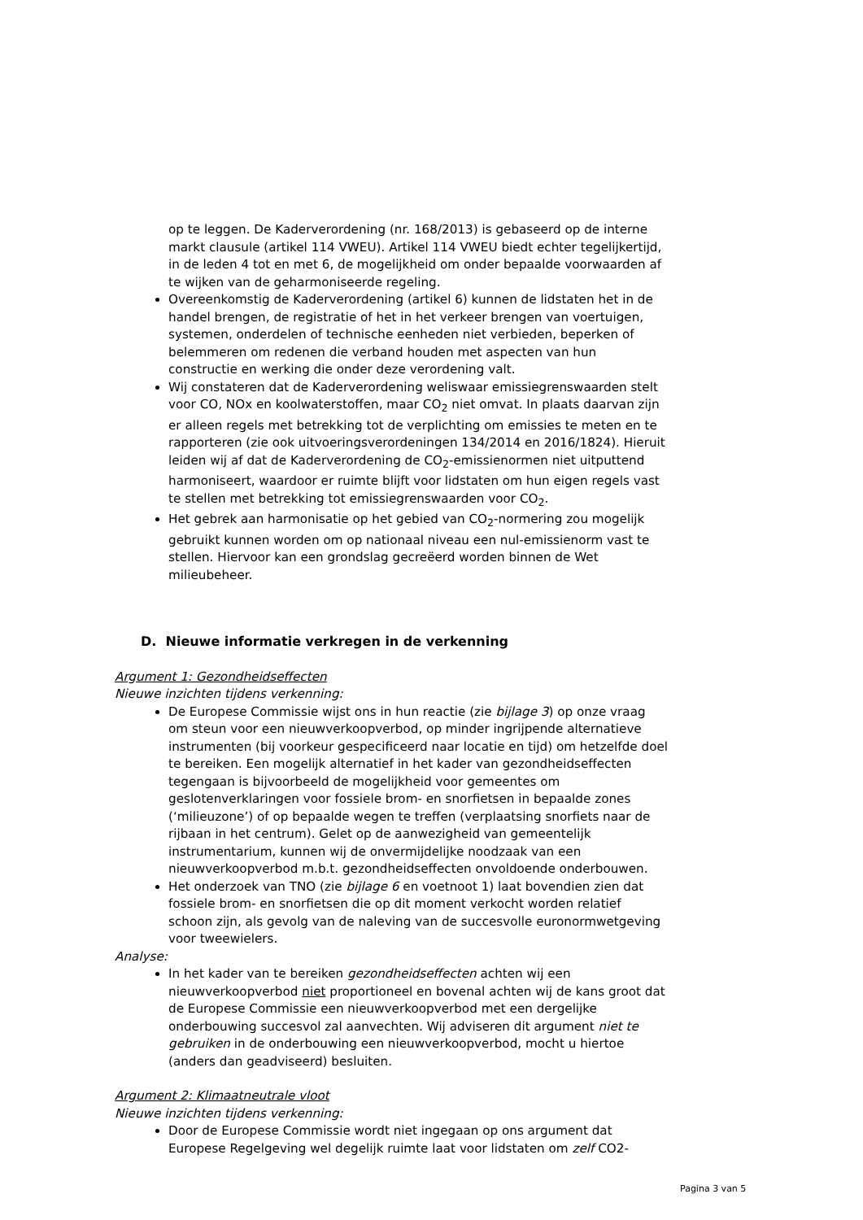op te leggen. De Kaderverordening (nr. 168/2013) is gebaseerd op de interne markt clausule (artikel 114 VWEU). Artikel 114 VWEU biedt echter tegelijkertijd, in de leden 4 tot en met 6, de mogelijkheid om onder bepaalde voorwaarden af te wijken van de geharmoniseerde regeling.
Overeenkomstig de Kaderverordening (artikel 6) kunnen de lidstaten het in de handel brengen, de registratie of het in het verkeer brengen van voertuigen, systemen, onderdelen of technische eenheden niet verbieden, beperken of belemmeren om redenen die verband houden met aspecten van hun constructie en werking die onder deze verordening valt.
Wij constateren dat de Kaderverordening weliswaar emissiegrenswaarden stelt voor CO, NOx en koolwaterstoffen, maar CO<sub>2</sub> niet omvat. In plaats daarvan zijn er alleen regels met betrekking tot de verplichting om emissies te meten en te rapporteren (zie ook uitvoeringsverordeningen 134/2014 en 2016/1824). Hieruit leiden wij af dat de Kaderverordening de CO<sub>2</sub>-emissienormen niet uitputtend harmoniseert, waardoor er ruimte blijft voor lidstaten om hun eigen regels vast te stellen met betrekking tot emissiegrenswaarden voor CO<sub>2</sub>.
Het gebrek aan harmonisatie op het gebied van CO<sub>2</sub>-normering zou mogelijk gebruikt kunnen worden om op nationaal niveau een nul-emissienorm vast te stellen. Hiervoor kan een grondslag gecreëerd worden binnen de Wet milieubeheer.
D. Nieuwe informatie verkregen in de verkenning
Argument 1: Gezondheidseffecten
Nieuwe inzichten tijdens verkenning:
De Europese Commissie wijst ons in hun reactie (zie bijlage 3) op onze vraag om steun voor een nieuwverkoopverbod, op minder ingrijpende alternatieve instrumenten (bij voorkeur gespecificeerd naar locatie en tijd) om hetzelfde doel te bereiken. Een mogelijk alternatief in het kader van gezondheidseffecten tegengaan is bijvoorbeeld de mogelijkheid voor gemeentes om geslotenverklaringen voor fossiele brom- en snorfietsen in bepaalde zones (‘milieuzone’) of op bepaalde wegen te treffen (verplaatsing snorfiets naar de rijbaan in het centrum). Gelet op de aanwezigheid van gemeentelijk instrumentarium, kunnen wij de onvermijdelijke noodzaak van een nieuwverkoopverbod m.b.t. gezondheidseffecten onvoldoende onderbouwen.
Het onderzoek van TNO (zie bijlage 6 en voetnoot 1) laat bovendien zien dat fossiele brom- en snorfietsen die op dit moment verkocht worden relatief schoon zijn, als gevolg van de naleving van de succesvolle euronormwetgeving voor tweewielers.
Analyse:
In het kader van te bereiken gezondheidseffecten achten wij een nieuwverkoopverbod niet proportioneel en bovenal achten wij de kans groot dat de Europese Commissie een nieuwverkoopverbod met een dergelijke onderbouwing succesvol zal aanvechten. Wij adviseren dit argument niet te gebruiken in de onderbouwing een nieuwverkoopverbod, mocht u hiertoe (anders dan geadviseerd) besluiten.
Argument 2: Klimaatneutrale vloot
Nieuwe inzichten tijdens verkenning:
Door de Europese Commissie wordt niet ingegaan op ons argument dat Europese Regelgeving wel degelijk ruimte laat voor lidstaten om zelf CO2-
Pagina 3 van 5